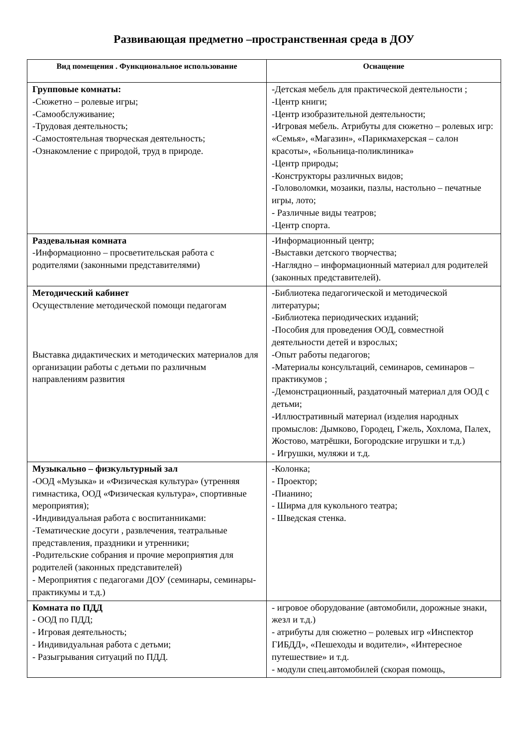Развивающая предметно –пространственная среда в ДОУ
| Вид помещения . Функциональное использование | Оснащение |
| --- | --- |
| Групповые комнаты: -Сюжетно – ролевые игры; -Самообслуживание; -Трудовая деятельность; -Самостоятельная творческая деятельность; -Ознакомление с природой, труд в природе. | -Детская мебель для практической деятельности ; -Центр книги; -Центр изобразительной деятельности; -Игровая мебель. Атрибуты для сюжетно – ролевых игр: «Семья», «Магазин», «Парикмахерская – салон красоты», «Больница-поликлиника» -Центр природы; -Конструкторы различных видов; -Головоломки, мозаики, пазлы, настольно – печатные игры, лото; - Различные виды театров; -Центр спорта. |
| Раздевальная комната -Информационно – просветительская работа с родителями (законными представителями) | -Информационный центр; -Выставки детского творчества; -Наглядно – информационный материал для родителей (законных представителей). |
| Методический кабинет Осуществление методической помощи педагогам Выставка дидактических и методических материалов для организации работы с детьми по различным направлениям развития | -Библиотека педагогической и методической литературы; -Библиотека периодических изданий; -Пособия для проведения ООД, совместной деятельности детей и взрослых; -Опыт работы педагогов; -Материалы консультаций, семинаров, семинаров – практикумов ; -Демонстрационный, раздаточный материал для ООД с детьми; -Иллюстративный материал (изделия народных промыслов: Дымково, Городец, Гжель, Хохлома, Палех, Жостово, матрёшки, Богородские игрушки и т.д.) - Игрушки, муляжи и т.д. |
| Музыкально – физкультурный зал -ООД «Музыка» и «Физическая культура» (утренняя гимнастика, ООД «Физическая культура», спортивные мероприятия); -Индивидуальная работа с воспитанниками: -Тематические досуги , развлечения, театральные представления, праздники и утренники; -Родительские собрания и прочие мероприятия для родителей (законных представителей) - Мероприятия с педагогами ДОУ (семинары, семинары-практикумы и т.д.) | -Колонка; - Проектор; -Пианино; - Ширма для кукольного театра; - Шведская стенка. |
| Комната по ПДД - ООД по ПДД; - Игровая деятельность; - Индивидуальная работа с детьми; - Разыгрывания ситуаций по ПДД. | - игровое оборудование (автомобили, дорожные знаки, жезл и т.д.) - атрибуты для сюжетно – ролевых игр «Инспектор ГИБДД», «Пешеходы и водители», «Интересное путешествие» и т.д. - модули спец.автомобилей (скорая помощь, |